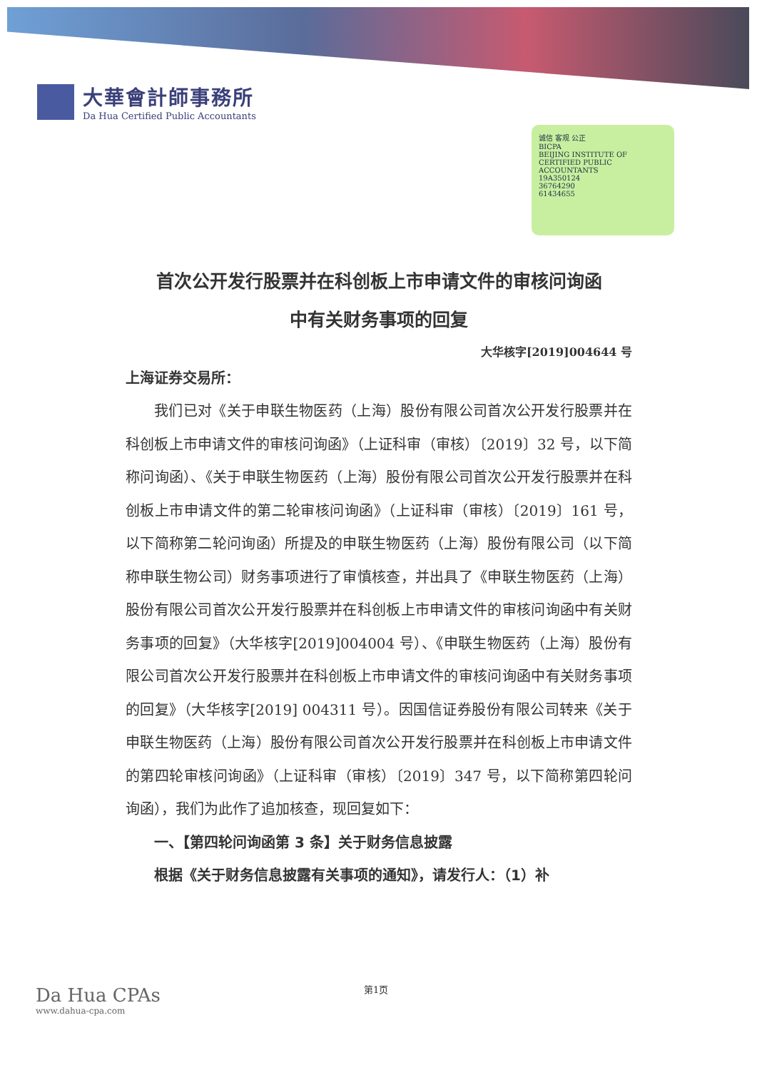大華會計師事務所
Da Hua Certified Public Accountants
诚信 客观 公正
BICPA
BEIJING INSTITUTE OF CERTIFIED PUBLIC ACCOUNTANTS
19A350124
36764290
61434655
首次公开发行股票并在科创板上市申请文件的审核问询函
中有关财务事项的回复
大华核字[2019]004644 号
上海证券交易所：
我们已对《关于申联生物医药（上海）股份有限公司首次公开发行股票并在科创板上市申请文件的审核问询函》（上证科审（审核）〔2019〕32 号，以下简称问询函）、《关于申联生物医药（上海）股份有限公司首次公开发行股票并在科创板上市申请文件的第二轮审核问询函》（上证科审（审核）〔2019〕161 号，以下简称第二轮问询函）所提及的申联生物医药（上海）股份有限公司（以下简称申联生物公司）财务事项进行了审慎核查，并出具了《申联生物医药（上海）股份有限公司首次公开发行股票并在科创板上市申请文件的审核问询函中有关财务事项的回复》（大华核字[2019]004004 号）、《申联生物医药（上海）股份有限公司首次公开发行股票并在科创板上市申请文件的审核问询函中有关财务事项的回复》（大华核字[2019] 004311 号）。因国信证券股份有限公司转来《关于申联生物医药（上海）股份有限公司首次公开发行股票并在科创板上市申请文件的第四轮审核问询函》（上证科审（审核）〔2019〕347 号，以下简称第四轮问询函），我们为此作了追加核查，现回复如下：
一、【第四轮问询函第 3 条】关于财务信息披露
根据《关于财务信息披露有关事项的通知》，请发行人：（1）补
第1页
Da Hua CPAs
www.dahua-cpa.com